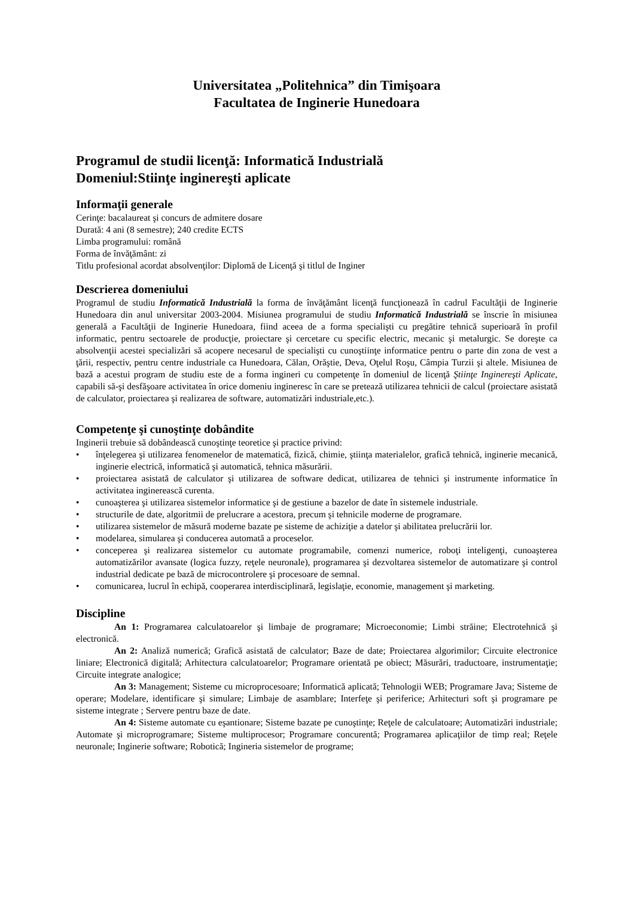Universitatea „Politehnica” din Timişoara
Facultatea de Inginerie Hunedoara
Programul de studii licenţă: Informatică Industrială
Domeniul:Stiinţe inginereşti aplicate
Informaţii generale
Cerinţe: bacalaureat şi concurs de admitere dosare
Durată: 4 ani (8 semestre); 240 credite ECTS
Limba programului: română
Forma de învăţământ: zi
Titlu profesional acordat absolvenţilor: Diplomă de Licenţă şi titlul de Inginer
Descrierea domeniului
Programul de studiu Informatică Industrială la forma de învăţământ licenţă funcţionează în cadrul Facultăţii de Inginerie Hunedoara din anul universitar 2003-2004. Misiunea programului de studiu Informatică Industrială se înscrie în misiunea generală a Facultăţii de Inginerie Hunedoara, fiind aceea de a forma specialişti cu pregătire tehnică superioară în profil informatic, pentru sectoarele de producţie, proiectare şi cercetare cu specific electric, mecanic şi metalurgic. Se doreşte ca absolvenţii acestei specializări să acopere necesarul de specialişti cu cunoştiinţe informatice pentru o parte din zona de vest a ţării, respectiv, pentru centre industriale ca Hunedoara, Călan, Orăştie, Deva, Oţelul Roşu, Câmpia Turzii şi altele. Misiunea de bază a acestui program de studiu este de a forma ingineri cu competenţe în domeniul de licenţă Ştiinţe Inginereşti Aplicate, capabili să-şi desfăşoare activitatea în orice domeniu ingineresc în care se pretează utilizarea tehnicii de calcul (proiectare asistată de calculator, proiectarea şi realizarea de software, automatizări industriale,etc.).
Competenţe şi cunoştinţe dobândite
Inginerii trebuie să dobândească cunoştinţe teoretice şi practice privind:
• înţelegerea şi utilizarea fenomenelor de matematică, fizică, chimie, ştiinţa materialelor, grafică tehnică, inginerie mecanică, inginerie electrică, informatică şi automatică, tehnica măsurării.
• proiectarea asistată de calculator şi utilizarea de software dedicat, utilizarea de tehnici şi instrumente informatice în activitatea inginerească curenta.
• cunoaşterea şi utilizarea sistemelor informatice şi de gestiune a bazelor de date în sistemele industriale.
• structurile de date, algoritmii de prelucrare a acestora, precum şi tehnicile moderne de programare.
• utilizarea sistemelor de măsură moderne bazate pe sisteme de achiziţie a datelor şi abilitatea prelucrării lor.
• modelarea, simularea şi conducerea automată a proceselor.
• conceperea şi realizarea sistemelor cu automate programabile, comenzi numerice, roboţi inteligenţi, cunoaşterea automatizărilor avansate (logica fuzzy, reţele neuronale), programarea şi dezvoltarea sistemelor de automatizare şi control industrial dedicate pe bază de microcontrolere şi procesoare de semnal.
• comunicarea, lucrul în echipă, cooperarea interdisciplinară, legislaţie, economie, management şi marketing.
Discipline
An 1: Programarea calculatoarelor şi limbaje de programare; Microeconomie; Limbi străine; Electrotehnică şi electronică.
An 2: Analiză numerică; Grafică asistată de calculator; Baze de date; Proiectarea algorimilor; Circuite electronice liniare; Electronică digitală; Arhitectura calculatoarelor; Programare orientată pe obiect; Măsurări, traductoare, instrumentaţie; Circuite integrate analogice;
An 3: Management; Sisteme cu microprocesoare; Informatică aplicată; Tehnologii WEB; Programare Java; Sisteme de operare; Modelare, identificare şi simulare; Limbaje de asamblare; Interfeţe şi periferice; Arhitecturi soft şi programare pe sisteme integrate ; Servere pentru baze de date.
An 4: Sisteme automate cu eşantionare; Sisteme bazate pe cunoştinţe; Reţele de calculatoare; Automatizări industriale; Automate şi microprogramare; Sisteme multiprocesor; Programare concurentă; Programarea aplicaţiilor de timp real; Reţele neuronale; Inginerie software; Robotică; Ingineria sistemelor de programe;